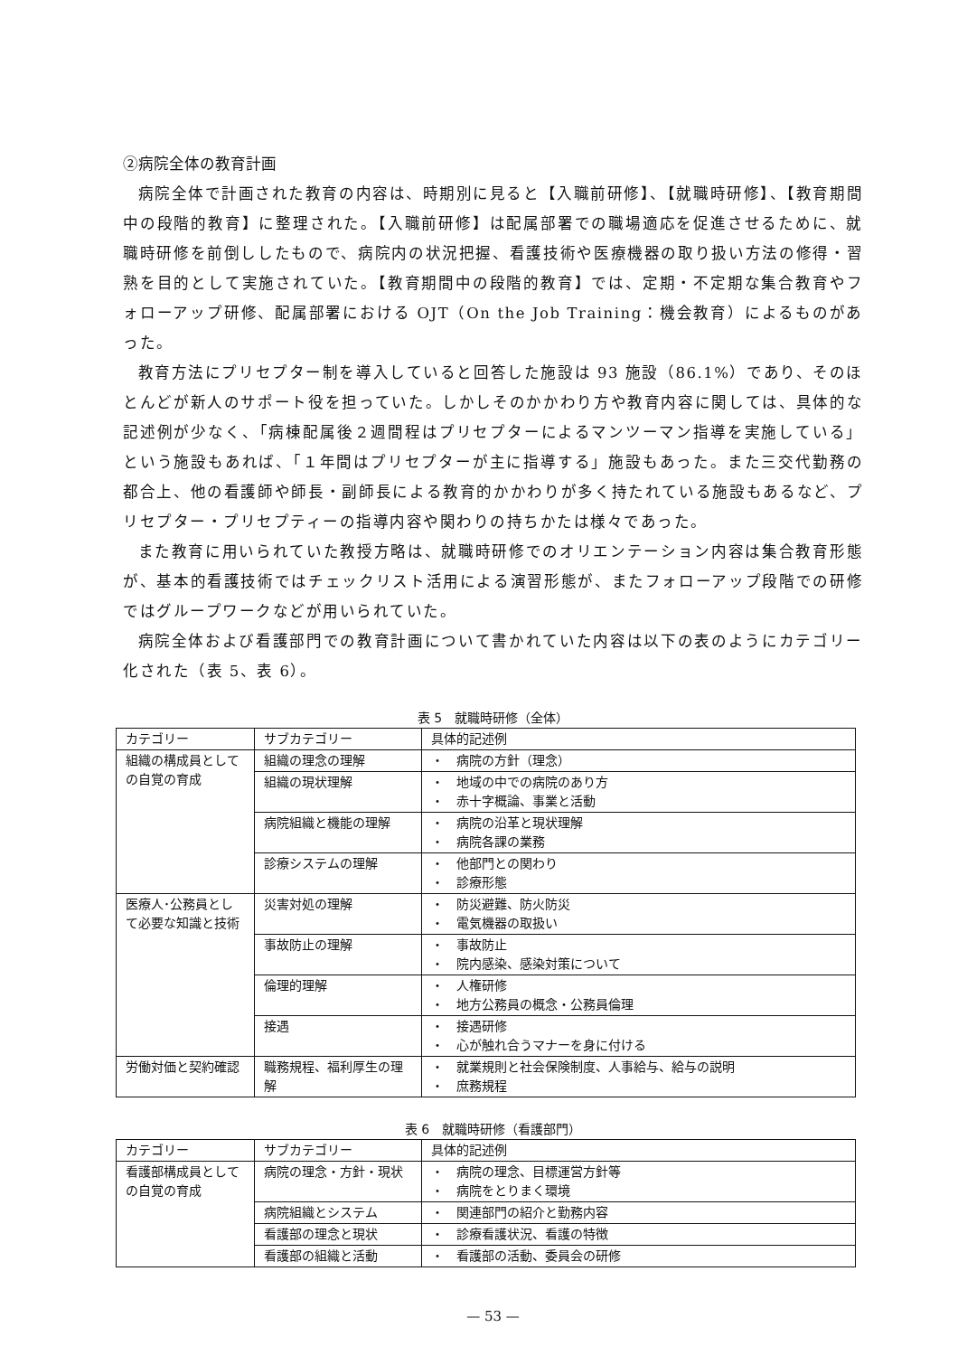②病院全体の教育計画
病院全体で計画された教育の内容は、時期別に見ると【入職前研修】、【就職時研修】、【教育期間中の段階的教育】に整理された。【入職前研修】は配属部署での職場適応を促進させるために、就職時研修を前倒ししたもので、病院内の状況把握、看護技術や医療機器の取り扱い方法の修得・習熟を目的として実施されていた。【教育期間中の段階的教育】では、定期・不定期な集合教育やフォローアップ研修、配属部署における OJT（On the Job Training：機会教育）によるものがあった。
教育方法にプリセプター制を導入していると回答した施設は 93 施設（86.1%）であり、そのほとんどが新人のサポート役を担っていた。しかしそのかかわり方や教育内容に関しては、具体的な記述例が少なく、「病棟配属後２週間程はプリセプターによるマンツーマン指導を実施している」という施設もあれば、「１年間はプリセプターが主に指導する」施設もあった。また三交代勤務の都合上、他の看護師や師長・副師長による教育的かかわりが多く持たれている施設もあるなど、プリセプター・プリセプティーの指導内容や関わりの持ちかたは様々であった。
また教育に用いられていた教授方略は、就職時研修でのオリエンテーション内容は集合教育形態が、基本的看護技術ではチェックリスト活用による演習形態が、またフォローアップ段階での研修ではグループワークなどが用いられていた。
病院全体および看護部門での教育計画について書かれていた内容は以下の表のようにカテゴリー化された（表 5、表 6）。
表 5　就職時研修（全体）
| カテゴリー | サブカテゴリー | 具体的記述例 |
| --- | --- | --- |
| 組織の構成員としての自覚の育成 | 組織の理念の理解 | ・ 病院の方針（理念） |
| | 組織の現状理解 | ・ 地域の中での病院のあり方 ・ 赤十字概論、事業と活動 |
| | 病院組織と機能の理解 | ・ 病院の沿革と現状理解 ・ 病院各課の業務 |
| | 診療システムの理解 | ・ 他部門との関わり ・ 診療形態 |
| 医療人･公務員として必要な知識と技術 | 災害対処の理解 | ・ 防災避難、防火防災 ・ 電気機器の取扱い |
| | 事故防止の理解 | ・ 事故防止 ・ 院内感染、感染対策について |
| | 倫理的理解 | ・ 人権研修 ・ 地方公務員の概念・公務員倫理 |
| | 接遇 | ・ 接遇研修 ・ 心が触れ合うマナーを身に付ける |
| 労働対価と契約確認 | 職務規程、福利厚生の理解 | ・ 就業規則と社会保険制度、人事給与、給与の説明 ・ 庶務規程 |
表 6　就職時研修（看護部門）
| カテゴリー | サブカテゴリー | 具体的記述例 |
| --- | --- | --- |
| 看護部構成員としての自覚の育成 | 病院の理念・方針・現状 | ・ 病院の理念、目標運営方針等 ・ 病院をとりまく環境 |
| | 病院組織とシステム | ・ 関連部門の紹介と勤務内容 |
| | 看護部の理念と現状 | ・ 診療看護状況、看護の特徴 |
| | 看護部の組織と活動 | ・ 看護部の活動、委員会の研修 |
— 53 —